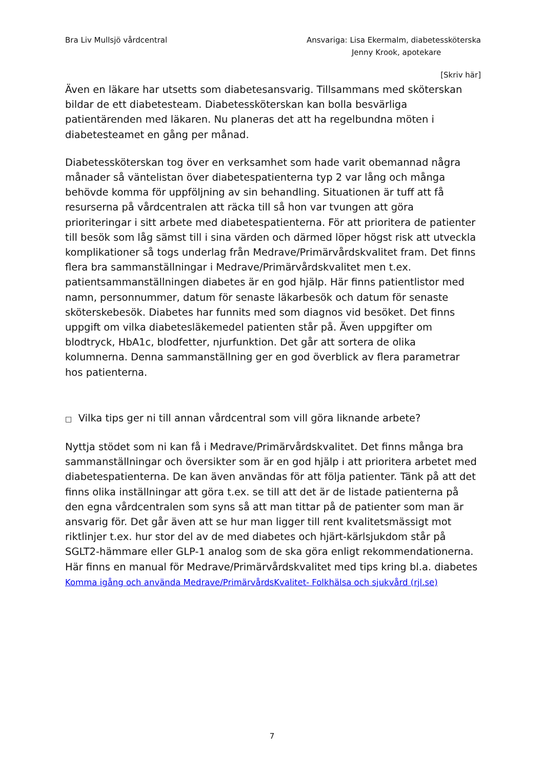Bra Liv Mullsjö vårdcentral Ansvariga: Lisa Ekermalm, diabetessköterska
Jenny Krook, apotekare
[Skriv här]
Även en läkare har utsetts som diabetesansvarig. Tillsammans med sköterskan bildar de ett diabetesteam. Diabetessköterskan kan bolla besvärliga patientärenden med läkaren. Nu planeras det att ha regelbundna möten i diabetesteamet en gång per månad.
Diabetessköterskan tog över en verksamhet som hade varit obemannad några månader så väntelistan över diabetespatienterna typ 2 var lång och många behövde komma för uppföljning av sin behandling. Situationen är tuff att få resurserna på vårdcentralen att räcka till så hon var tvungen att göra prioriteringar i sitt arbete med diabetespatienterna. För att prioritera de patienter till besök som låg sämst till i sina värden och därmed löper högst risk att utveckla komplikationer så togs underlag från Medrave/Primärvårdskvalitet fram. Det finns flera bra sammanställningar i Medrave/Primärvårdskvalitet men t.ex. patientsammanställningen diabetes är en god hjälp. Här finns patientlistor med namn, personnummer, datum för senaste läkarbesök och datum för senaste sköterskebesök. Diabetes har funnits med som diagnos vid besöket. Det finns uppgift om vilka diabetesläkemedel patienten står på. Även uppgifter om blodtryck, HbA1c, blodfetter, njurfunktion. Det går att sortera de olika kolumnerna. Denna sammanställning ger en god överblick av flera parametrar hos patienterna.
□ Vilka tips ger ni till annan vårdcentral som vill göra liknande arbete?
Nyttja stödet som ni kan få i Medrave/Primärvårdskvalitet. Det finns många bra sammanställningar och översikter som är en god hjälp i att prioritera arbetet med diabetespatienterna. De kan även användas för att följa patienter. Tänk på att det finns olika inställningar att göra t.ex. se till att det är de listade patienterna på den egna vårdcentralen som syns så att man tittar på de patienter som man är ansvarig för. Det går även att se hur man ligger till rent kvalitetsmässigt mot riktlinjer t.ex. hur stor del av de med diabetes och hjärt-kärlsjukdom står på SGLT2-hämmare eller GLP-1 analog som de ska göra enligt rekommendationerna. Här finns en manual för Medrave/Primärvårdskvalitet med tips kring bl.a. diabetes Komma igång och använda Medrave/PrimärvårdsKvalitet- Folkhälsa och sjukvård (rjl.se)
7